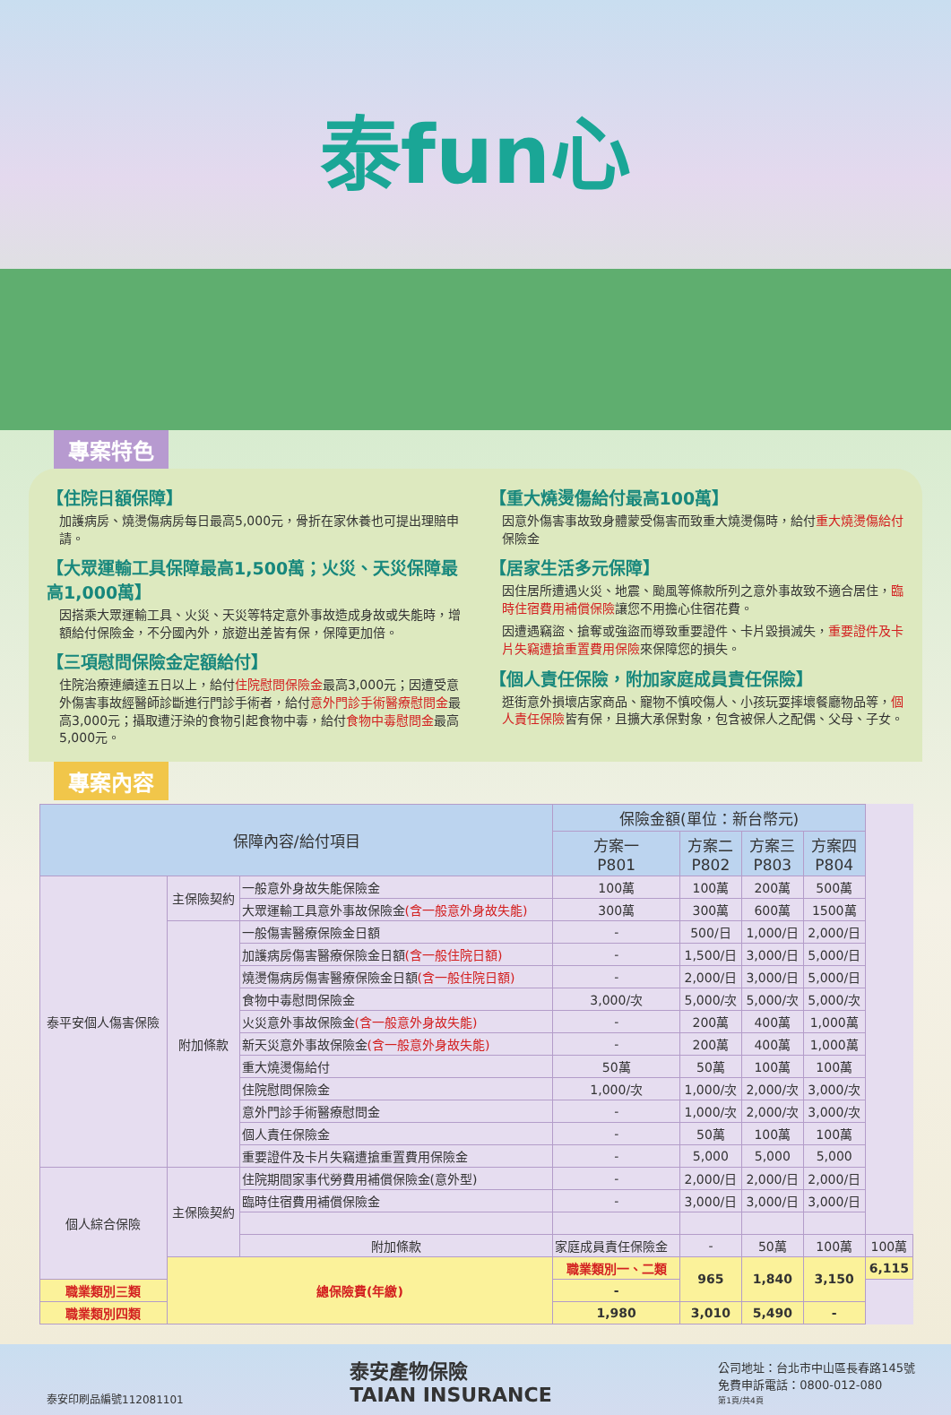泰fun心
專案特色
【住院日額保障】
加護病房、燒燙傷病房每日最高5,000元，骨折在家休養也可提出理賠申請。
【大眾運輸工具保障最高1,500萬；火災、天災保障最高1,000萬】
因搭乘大眾運輸工具、火災、天災等特定意外事故造成身故或失能時，增額給付保險金，不分國內外，旅遊出差皆有保，保障更加倍。
【三項慰問保險金定額給付】
住院治療連續達五日以上，給付住院慰問保險金最高3,000元；因遭受意外傷害事故經醫師診斷進行門診手術者，給付意外門診手術醫療慰問金最高3,000元；攝取遭汙染的食物引起食物中毒，給付食物中毒慰問金最高5,000元。
【重大燒燙傷給付最高100萬】
因意外傷害事故致身體蒙受傷害而致重大燒燙傷時，給付重大燒燙傷給付保險金
【居家生活多元保障】
因住居所遭遇火災、地震、颱風等條款所列之意外事故致不適合居住，臨時住宿費用補償保險讓您不用擔心住宿花費。
因遭遇竊盜、搶奪或強盜而導致重要證件、卡片毀損滅失，重要證件及卡片失竊遭搶重置費用保險來保障您的損失。
【個人責任保險，附加家庭成員責任保險】
逛街意外損壞店家商品、寵物不慎咬傷人、小孩玩耍摔壞餐廳物品等，個人責任保險皆有保，且擴大承保對象，包含被保人之配偶、父母、子女。
專案內容
| 保障內容/給付項目 | | | 保險金額(單位：新台幣元) | | | | |
| --- | --- | --- | --- | --- | --- | --- | --- |
| | | | 方案一 P801 | 方案二 P802 | 方案三 P803 | 方案四 P804 | |
| 泰平安個人傷害保險 | 主保險契約 | 一般意外身故失能保險金 | 100萬 | 100萬 | 200萬 | 500萬 | |
| | | 大眾運輸工具意外事故保險金 (含一般意外身故失能) | 300萬 | 300萬 | 600萬 | 1500萬 | |
| | 附加條款 | 一般傷害醫療保險金日額 | - | 500/日 | 1,000/日 | 2,000/日 | |
| | | 加護病房傷害醫療保險金日額 (含一般住院日額) | - | 1,500/日 | 3,000/日 | 5,000/日 | |
| | | 燒燙傷病房傷害醫療保險金日額 (含一般住院日額) | - | 2,000/日 | 3,000/日 | 5,000/日 | |
| | | 食物中毒慰問保險金 | 3,000/次 | 5,000/次 | 5,000/次 | 5,000/次 | |
| | | 火災意外事故保險金 (含一般意外身故失能) | - | 200萬 | 400萬 | 1,000萬 | |
| | | 新天災意外事故保險金 (含一般意外身故失能) | - | 200萬 | 400萬 | 1,000萬 | |
| | | 重大燒燙傷給付 | 50萬 | 50萬 | 100萬 | 100萬 | |
| | | 住院慰問保險金 | 1,000/次 | 1,000/次 | 2,000/次 | 3,000/次 | |
| | | 意外門診手術醫療慰問金 | - | 1,000/次 | 2,000/次 | 3,000/次 | |
| | | 個人責任保險金 | - | 50萬 | 100萬 | 100萬 | |
| | | 重要證件及卡片失竊遭搶重置費用保險金 | - | 5,000 | 5,000 | 5,000 | |
| 個人綜合保險 | 主保險契約 | 住院期間家事代勞費用補償保險金(意外型) | - | 2,000/日 | 2,000/日 | 2,000/日 | |
| | | 臨時住宿費用補償保險金 | - | 3,000/日 | 3,000/日 | 3,000/日 | |
| | | 附加條款 | 家庭成員責任保險金 | - | 50萬 | 100萬 | 100萬 |
| | 總保險費(年繳) | | 職業類別一、二類 | 965 | 1,840 | 3,150 | 6,115 |
| 職業類別三類 | | | - | | | | |
| 職業類別四類 | | | 1,980 | 3,010 | 5,490 | - | |
泰安印刷品編號112081101
泰安產物保險
TAIAN INSURANCE
公司地址：台北市中山區長春路145號
免費申訴電話：0800-012-080
第1頁/共4頁